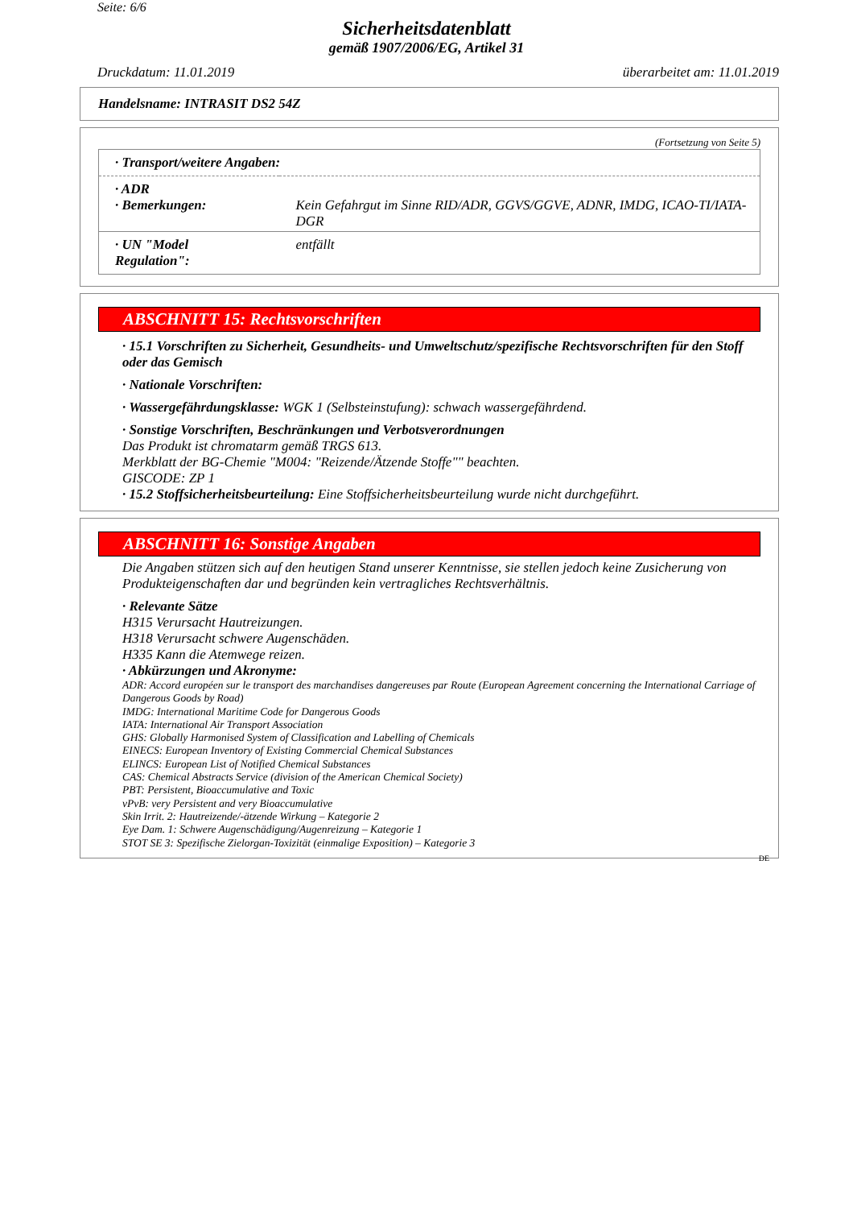Seite: 6/6
Sicherheitsdatenblatt
gemäß 1907/2006/EG, Artikel 31
Druckdatum: 11.01.2019 überarbeitet am: 11.01.2019
Handelsname: INTRASIT DS2 54Z
(Fortsetzung von Seite 5)
| · Transport/weitere Angaben: | |
| · ADR · Bemerkungen: | Kein Gefahrgut im Sinne RID/ADR, GGVS/GGVE, ADNR, IMDG, ICAO-TI/IATA-DGR |
| · UN "Model Regulation": | entfällt |
ABSCHNITT 15: Rechtsvorschriften
· 15.1 Vorschriften zu Sicherheit, Gesundheits- und Umweltschutz/spezifische Rechtsvorschriften für den Stoff oder das Gemisch
· Nationale Vorschriften:
· Wassergefährdungsklasse: WGK 1 (Selbsteinstufung): schwach wassergefährdend.
· Sonstige Vorschriften, Beschränkungen und Verbotsverordnungen
Das Produkt ist chromatarm gemäß TRGS 613.
Merkblatt der BG-Chemie "M004: "Reizende/Ätzende Stoffe"" beachten.
GISCODE: ZP 1
· 15.2 Stoffsicherheitsbeurteilung: Eine Stoffsicherheitsbeurteilung wurde nicht durchgeführt.
ABSCHNITT 16: Sonstige Angaben
Die Angaben stützen sich auf den heutigen Stand unserer Kenntnisse, sie stellen jedoch keine Zusicherung von Produkteigenschaften dar und begründen kein vertragliches Rechtsverhältnis.
· Relevante Sätze
H315 Verursacht Hautreizungen.
H318 Verursacht schwere Augenschäden.
H335 Kann die Atemwege reizen.
· Abkürzungen und Akronyme:
ADR: Accord européen sur le transport des marchandises dangereuses par Route (European Agreement concerning the International Carriage of Dangerous Goods by Road)
IMDG: International Maritime Code for Dangerous Goods
IATA: International Air Transport Association
GHS: Globally Harmonised System of Classification and Labelling of Chemicals
EINECS: European Inventory of Existing Commercial Chemical Substances
ELINCS: European List of Notified Chemical Substances
CAS: Chemical Abstracts Service (division of the American Chemical Society)
PBT: Persistent, Bioaccumulative and Toxic
vPvB: very Persistent and very Bioaccumulative
Skin Irrit. 2: Hautreizende/-ätzende Wirkung – Kategorie 2
Eye Dam. 1: Schwere Augenschädigung/Augenreizung – Kategorie 1
STOT SE 3: Spezifische Zielorgan-Toxizität (einmalige Exposition) – Kategorie 3
DE